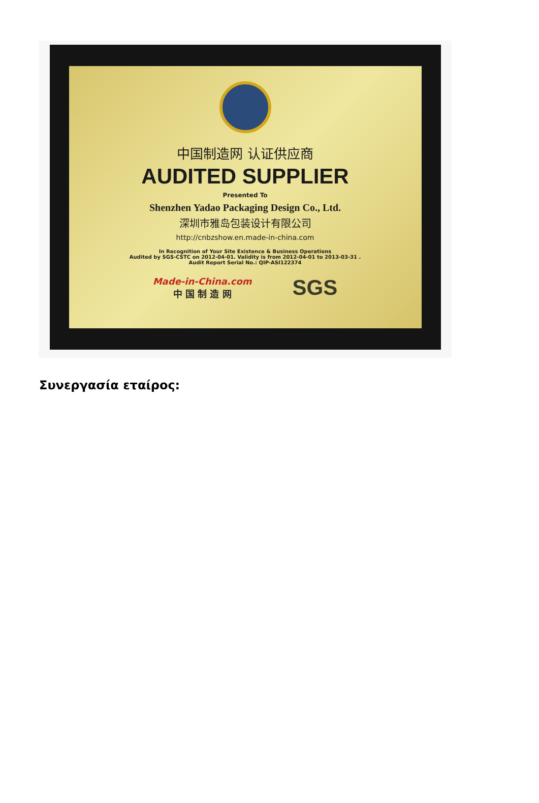中国制造网 认证供应商
AUDITED SUPPLIER
Presented To
Shenzhen Yadao Packaging Design Co., Ltd.
深圳市雅岛包装设计有限公司
http://cnbzshow.en.made-in-china.com
In Recognition of Your Site Existence & Business Operations
Audited by SGS-CSTC on 2012-04-01. Validity is from 2012-04-01 to 2013-03-31 .
Audit Report Serial No.: QIP-ASI122374
Made-in-China.com
中 国 制 造 网
SGS
Συνεργασία εταίρος: